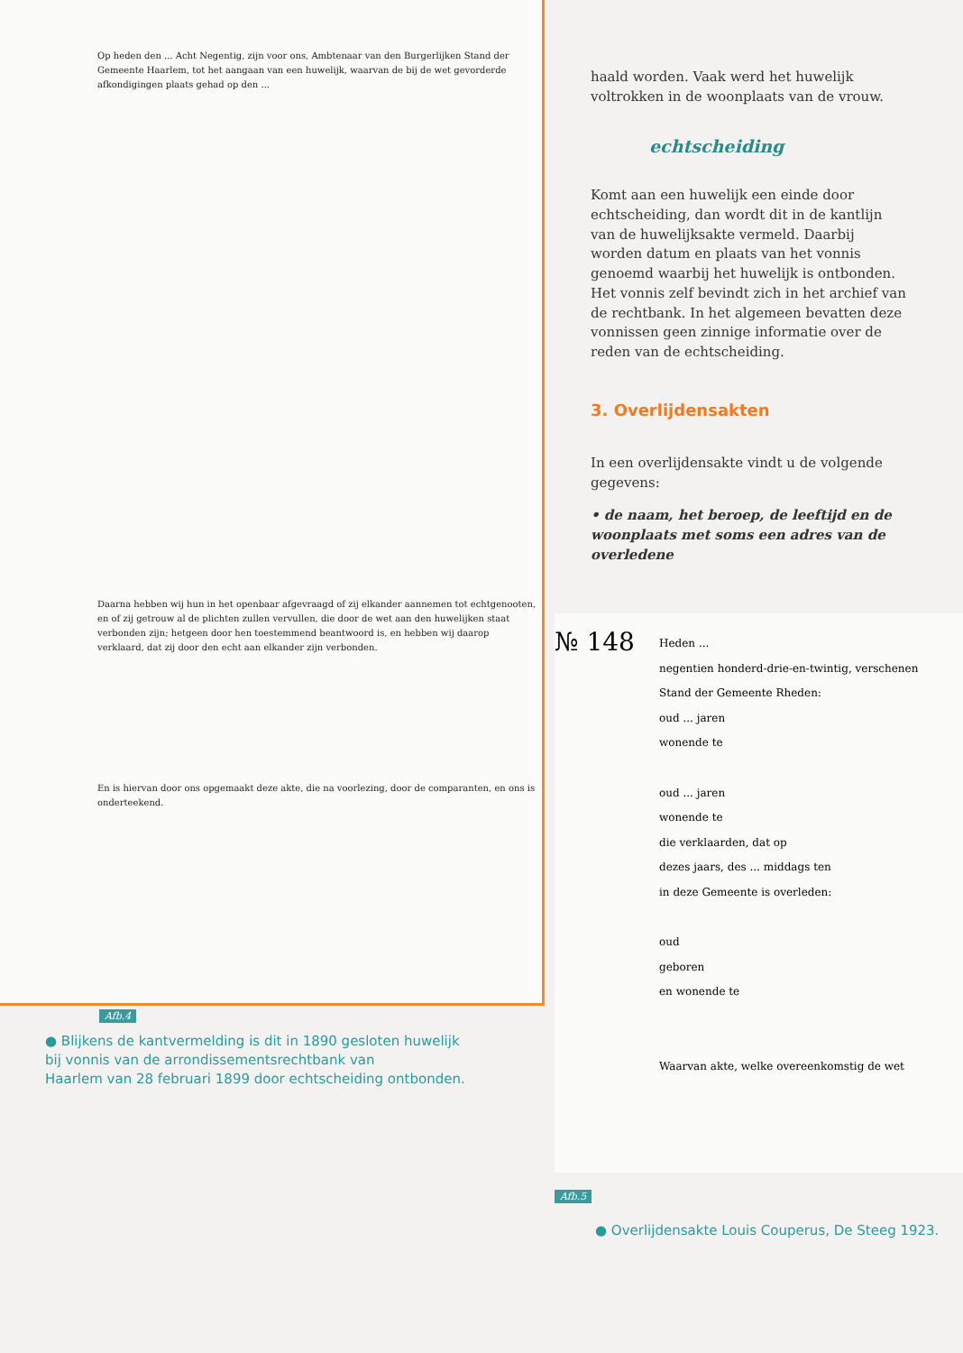Op heden den ... Acht Negentig, zijn voor ons, Ambtenaar van den Burgerlijken Stand der Gemeente Haarlem, tot het aangaan van een huwelijk, waarvan de bij de wet gevorderde afkondigingen plaats gehad op den ...
Daarna hebben wij hun in het openbaar afgevraagd of zij elkander aannemen tot echtgenooten, en of zij getrouw al de plichten zullen vervullen, die door de wet aan den huwelijken staat verbonden zijn; hetgeen door hen toestemmend beantwoord is, en hebben wij daarop verklaard, dat zij door den echt aan elkander zijn verbonden.
En is hiervan door ons opgemaakt deze akte, die na voorlezing, door de comparanten, en ons is onderteekend.
Afb.4
● Blijkens de kantvermelding is dit in 1890 gesloten huwelijk
bij vonnis van de arrondissementsrechtbank van
Haarlem van 28 februari 1899 door echtscheiding ontbonden.
haald worden. Vaak werd het huwelijk voltrokken in de woonplaats van de vrouw.
echtscheiding
Komt aan een huwelijk een einde door echtscheiding, dan wordt dit in de kantlijn van de huwelijksakte vermeld. Daarbij worden datum en plaats van het vonnis genoemd waarbij het huwelijk is ontbonden. Het vonnis zelf bevindt zich in het archief van de rechtbank. In het algemeen bevatten deze vonnissen geen zinnige informatie over de reden van de echtscheiding.
3. Overlijdensakten
In een overlijdensakte vindt u de volgende gegevens:
• de naam, het beroep, de leeftijd en de woonplaats met soms een adres van de overledene
№ 148
Heden ...
negentien honderd-drie-en-twintig, verschenen
Stand der Gemeente Rheden:
oud ... jaren
wonende te
oud ... jaren
wonende te
die verklaarden, dat op
dezes jaars, des ... middags ten
in deze Gemeente is overleden:
oud
geboren
en wonende te
Waarvan akte, welke overeenkomstig de wet
Afb.5
● Overlijdensakte Louis Couperus, De Steeg 1923.